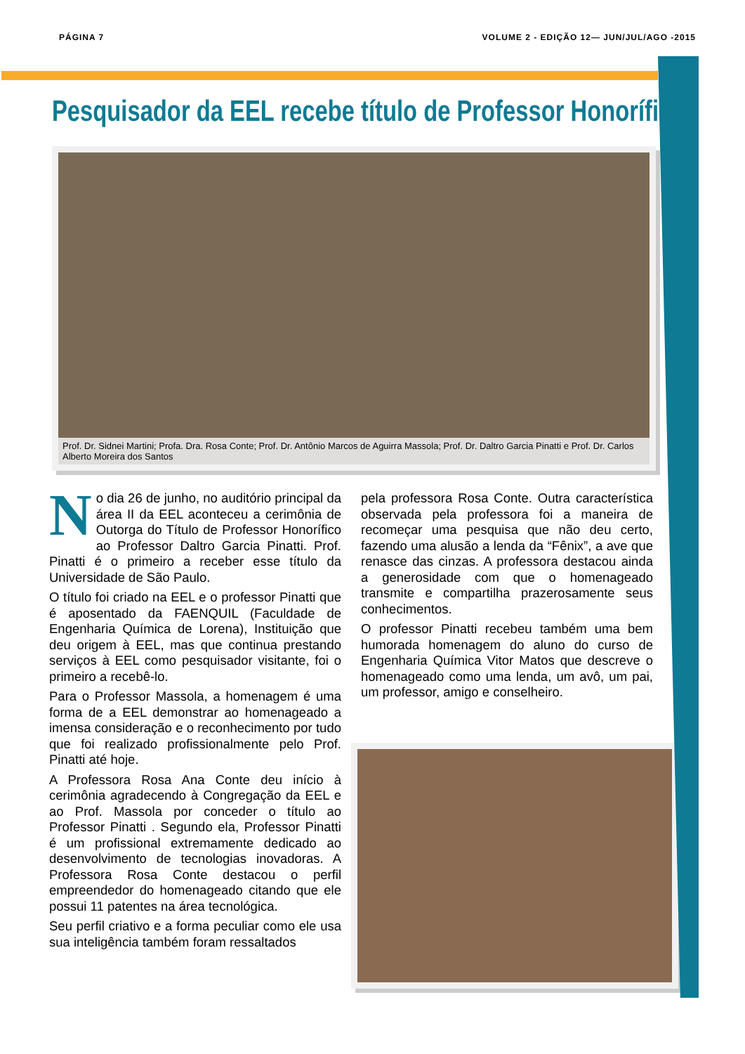PÁGINA 7 VOLUME 2 - EDIÇÃO 12— JUN/JUL/AGO -2015
Pesquisador da EEL recebe título de Professor Honorífico
Prof. Dr. Sidnei Martini; Profa. Dra. Rosa Conte; Prof. Dr. Antônio Marcos de Aguirra Massola; Prof. Dr. Daltro Garcia Pinatti e Prof. Dr. Carlos Alberto Moreira dos Santos
No dia 26 de junho, no auditório principal da área II da EEL aconteceu a cerimônia de Outorga do Título de Professor Honorífico ao Professor Daltro Garcia Pinatti. Prof. Pinatti é o primeiro a receber esse título da Universidade de São Paulo.
O título foi criado na EEL e o professor Pinatti que é aposentado da FAENQUIL (Faculdade de Engenharia Química de Lorena), Instituição que deu origem à EEL, mas que continua prestando serviços à EEL como pesquisador visitante, foi o primeiro a recebê-lo.
Para o Professor Massola, a homenagem é uma forma de a EEL demonstrar ao homenageado a imensa consideração e o reconhecimento por tudo que foi realizado profissionalmente pelo Prof. Pinatti até hoje.
A Professora Rosa Ana Conte deu início à cerimônia agradecendo à Congregação da EEL e ao Prof. Massola por conceder o título ao Professor Pinatti . Segundo ela, Professor Pinatti é um profissional extremamente dedicado ao desenvolvimento de tecnologias inovadoras. A Professora Rosa Conte destacou o perfil empreendedor do homenageado citando que ele possui 11 patentes na área tecnológica.
Seu perfil criativo e a forma peculiar como ele usa sua inteligência também foram ressaltados
pela professora Rosa Conte. Outra característica observada pela professora foi a maneira de recomeçar uma pesquisa que não deu certo, fazendo uma alusão a lenda da “Fênix”, a ave que renasce das cinzas. A professora destacou ainda a generosidade com que o homenageado transmite e compartilha prazerosamente seus conhecimentos.
O professor Pinatti recebeu também uma bem humorada homenagem do aluno do curso de Engenharia Química Vitor Matos que descreve o homenageado como uma lenda, um avô, um pai, um professor, amigo e conselheiro.